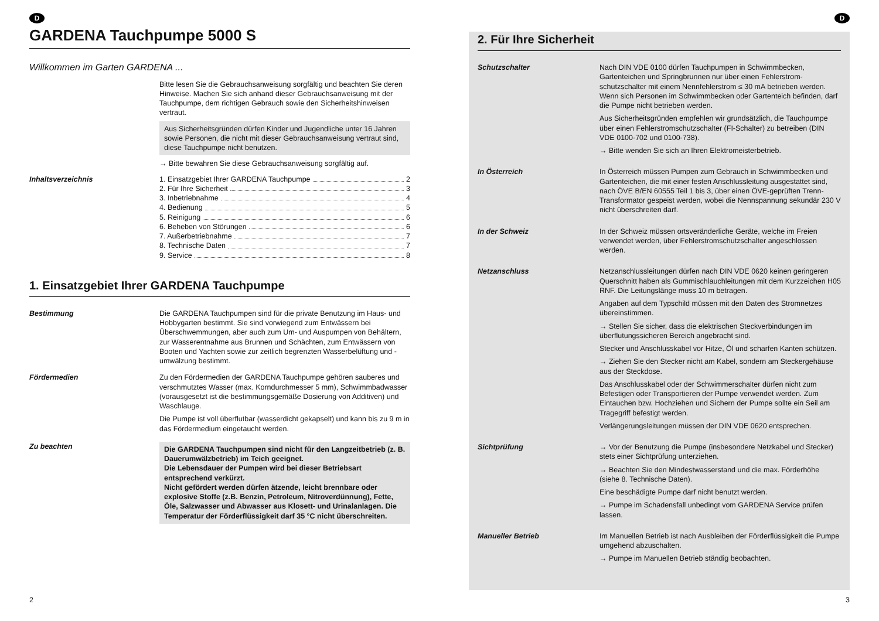D
GARDENA Tauchpumpe 5000 S
Willkommen im Garten GARDENA ...
Bitte lesen Sie die Gebrauchsanweisung sorgfältig und beachten Sie deren Hinweise. Machen Sie sich anhand dieser Gebrauchs­anweisung mit der Tauchpumpe, dem richtigen Gebrauch sowie den Sicherheitshinweisen vertraut.
Aus Sicherheitsgründen dürfen Kinder und Jugendliche unter 16 Jahren sowie Personen, die nicht mit dieser Gebrauchs­anweisung vertraut sind, diese Tauchpumpe nicht benutzen.
→ Bitte bewahren Sie diese Gebrauchsanweisung sorgfältig auf.
Inhaltsverzeichnis 1. Einsatzgebiet Ihrer GARDENA Tauchpumpe 2
2. Für Ihre Sicherheit 3
3. Inbetriebnahme 4
4. Bedienung 5
5. Reinigung 6
6. Beheben von Störungen 6
7. Außerbetriebnahme 7
8. Technische Daten 7
9. Service 8
1. Einsatzgebiet Ihrer GARDENA Tauchpumpe
Bestimmung Die GARDENA Tauchpumpen sind für die private Benutzung im Haus- und Hobbygarten bestimmt. Sie sind vorwiegend zum Entwässern bei Überschwemmungen, aber auch zum Um- und Auspumpen von Behältern, zur Wasserentnahme aus Brunnen und Schächten, zum Entwässern von Booten und Yachten sowie zur zeitlich begrenzten Wasserbelüftung und -umwälzung be­stimmt.
Fördermedien Zu den Fördermedien der GARDENA Tauchpumpe gehören sau­beres und verschmutztes Wasser (max. Korndurchmesser 5 mm), Schwimmbadwasser (vorausgesetzt ist die bestimmungsgemäße Dosierung von Additiven) und Waschlauge.
Die Pumpe ist voll überflutbar (wasserdicht gekapselt) und kann bis zu 9 m in das Fördermedium eingetaucht werden.
Zu beachten
Die GARDENA Tauchpumpen sind nicht für den Langzeit­betrieb (z. B. Dauerumwälzbetrieb) im Teich geeignet.
Die Lebensdauer der Pumpen wird bei dieser Betriebsart entsprechend verkürzt.
Nicht gefördert werden dürfen ätzende, leicht brennbare oder explosive Stoffe (z.B. Benzin, Petroleum, Nitroverdün­nung), Fette, Öle, Salzwasser und Abwasser aus Klosett- und Urinalanlagen. Die Temperatur der Förderflüssigkeit darf 35 °C nicht überschreiten.
2
D
2. Für Ihre Sicherheit
Schutzschalter Nach DIN VDE 0100 dürfen Tauchpumpen in Schwimmbecken, Gartenteichen und Springbrunnen nur über einen Fehlerstrom­schutzschalter mit einem Nennfehlerstrom ≤ 30 mA betrieben werden. Wenn sich Personen im Schwimmbecken oder Garten­teich befinden, darf die Pumpe nicht betrieben werden.
Aus Sicherheitsgründen empfehlen wir grundsätzlich, die Tauch­pumpe über einen Fehlerstromschutzschalter (FI-Schalter) zu betreiben (DIN VDE 0100-702 und 0100-738).
→ Bitte wenden Sie sich an Ihren Elektromeisterbetrieb.
In Österreich In Österreich müssen Pumpen zum Gebrauch in Schwimm­becken und Gartenteichen, die mit einer festen Anschluss­leitung ausgestattet sind, nach ÖVE B/EN 60555 Teil 1 bis 3, über einen ÖVE-geprüften Trenn-Transformator gespeist werden, wobei die Nennspannung sekundär 230 V nicht über­schreiten darf.
In der Schweiz In der Schweiz müssen ortsveränderliche Geräte, welche im Freien verwendet werden, über Fehlerstromschutzschalter angeschlossen werden.
Netzanschluss Netzanschlussleitungen dürfen nach DIN VDE 0620 keinen geringeren Querschnitt haben als Gummischlauchleitungen mit dem Kurzzeichen H05 RNF. Die Leitungslänge muss 10 m betragen.
Angaben auf dem Typschild müssen mit den Daten des Strom­netzes übereinstimmen.
→ Stellen Sie sicher, dass die elektrischen Steckverbindungen im überflutungssicheren Bereich angebracht sind.
Stecker und Anschlusskabel vor Hitze, Öl und scharfen Kanten schützen.
→ Ziehen Sie den Stecker nicht am Kabel, sondern am Stecker­gehäuse aus der Steckdose.
Das Anschlusskabel oder der Schwimmerschalter dürfen nicht zum Befestigen oder Transportieren der Pumpe verwendet wer­den. Zum Eintauchen bzw. Hochziehen und Sichern der Pumpe sollte ein Seil am Tragegriff befestigt werden.
Verlängerungsleitungen müssen der DIN VDE 0620 entsprechen.
Sichtprüfung → Vor der Benutzung die Pumpe (insbesondere Netzkabel und Stecker) stets einer Sichtprüfung unterziehen.
→ Beachten Sie den Mindestwasserstand und die max. Förder­höhe (siehe 8. Technische Daten).
Eine beschädigte Pumpe darf nicht benutzt werden.
→ Pumpe im Schadensfall unbedingt vom GARDENA Service prüfen lassen.
Manueller Betrieb Im Manuellen Betrieb ist nach Ausbleiben der Förderflüssigkeit die Pumpe umgehend abzuschalten.
→ Pumpe im Manuellen Betrieb ständig beobachten.
3